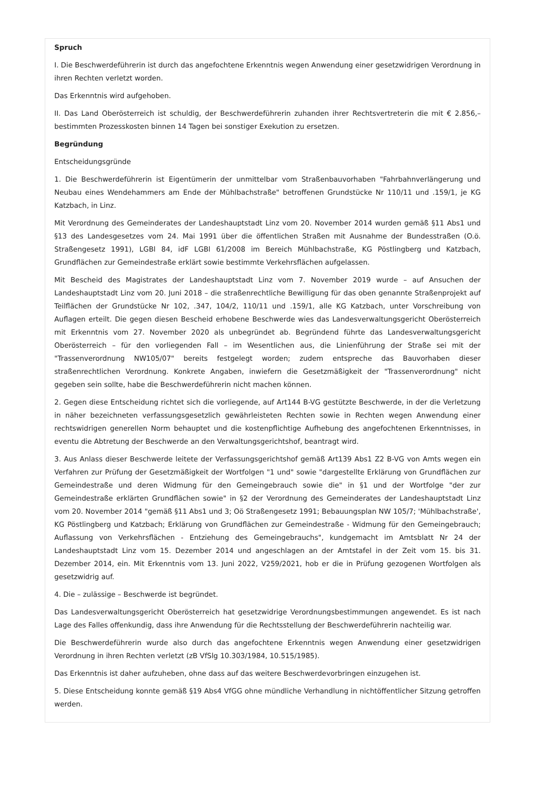Spruch
I. Die Beschwerdeführerin ist durch das angefochtene Erkenntnis wegen Anwendung einer gesetzwidrigen Verordnung in ihren Rechten verletzt worden.
Das Erkenntnis wird aufgehoben.
II. Das Land Oberösterreich ist schuldig, der Beschwerdeführerin zuhanden ihrer Rechtsvertreterin die mit € 2.856,– bestimmten Prozesskosten binnen 14 Tagen bei sonstiger Exekution zu ersetzen.
Begründung
Entscheidungsgründe
1. Die Beschwerdeführerin ist Eigentümerin der unmittelbar vom Straßenbauvorhaben "Fahrbahnverlängerung und Neubau eines Wendehammers am Ende der Mühlbachstraße" betroffenen Grundstücke Nr 110/11 und .159/1, je KG Katzbach, in Linz.
Mit Verordnung des Gemeinderates der Landeshauptstadt Linz vom 20. November 2014 wurden gemäß §11 Abs1 und §13 des Landesgesetzes vom 24. Mai 1991 über die öffentlichen Straßen mit Ausnahme der Bundesstraßen (O.ö. Straßengesetz 1991), LGBl 84, idF LGBl 61/2008 im Bereich Mühlbachstraße, KG Pöstlingberg und Katzbach, Grundflächen zur Gemeindestraße erklärt sowie bestimmte Verkehrsflächen aufgelassen.
Mit Bescheid des Magistrates der Landeshauptstadt Linz vom 7. November 2019 wurde – auf Ansuchen der Landeshauptstadt Linz vom 20. Juni 2018 – die straßenrechtliche Bewilligung für das oben genannte Straßenprojekt auf Teilflächen der Grundstücke Nr 102, .347, 104/2, 110/11 und .159/1, alle KG Katzbach, unter Vorschreibung von Auflagen erteilt. Die gegen diesen Bescheid erhobene Beschwerde wies das Landesverwaltungsgericht Oberösterreich mit Erkenntnis vom 27. November 2020 als unbegründet ab. Begründend führte das Landesverwaltungsgericht Oberösterreich – für den vorliegenden Fall – im Wesentlichen aus, die Linienführung der Straße sei mit der "Trassenverordnung NW105/07" bereits festgelegt worden; zudem entspreche das Bauvorhaben dieser straßenrechtlichen Verordnung. Konkrete Angaben, inwiefern die Gesetzmäßigkeit der "Trassenverordnung" nicht gegeben sein sollte, habe die Beschwerdeführerin nicht machen können.
2. Gegen diese Entscheidung richtet sich die vorliegende, auf Art144 B-VG gestützte Beschwerde, in der die Verletzung in näher bezeichneten verfassungsgesetzlich gewährleisteten Rechten sowie in Rechten wegen Anwendung einer rechtswidrigen generellen Norm behauptet und die kostenpflichtige Aufhebung des angefochtenen Erkenntnisses, in eventu die Abtretung der Beschwerde an den Verwaltungsgerichtshof, beantragt wird.
3. Aus Anlass dieser Beschwerde leitete der Verfassungsgerichtshof gemäß Art139 Abs1 Z2 B-VG von Amts wegen ein Verfahren zur Prüfung der Gesetzmäßigkeit der Wortfolgen "1 und" sowie "dargestellte Erklärung von Grundflächen zur Gemeindestraße und deren Widmung für den Gemeingebrauch sowie die" in §1 und der Wortfolge "der zur Gemeindestraße erklärten Grundflächen sowie" in §2 der Verordnung des Gemeinderates der Landeshauptstadt Linz vom 20. November 2014 "gemäß §11 Abs1 und 3; Oö Straßengesetz 1991; Bebauungsplan NW 105/7; 'Mühlbachstraße', KG Pöstlingberg und Katzbach; Erklärung von Grundflächen zur Gemeindestraße - Widmung für den Gemeingebrauch; Auflassung von Verkehrsflächen - Entziehung des Gemeingebrauchs", kundgemacht im Amtsblatt Nr 24 der Landeshauptstadt Linz vom 15. Dezember 2014 und angeschlagen an der Amtstafel in der Zeit vom 15. bis 31. Dezember 2014, ein. Mit Erkenntnis vom 13. Juni 2022, V259/2021, hob er die in Prüfung gezogenen Wortfolgen als gesetzwidrig auf.
4. Die – zulässige – Beschwerde ist begründet.
Das Landesverwaltungsgericht Oberösterreich hat gesetzwidrige Verordnungsbestimmungen angewendet. Es ist nach Lage des Falles offenkundig, dass ihre Anwendung für die Rechtsstellung der Beschwerdeführerin nachteilig war.
Die Beschwerdeführerin wurde also durch das angefochtene Erkenntnis wegen Anwendung einer gesetzwidrigen Verordnung in ihren Rechten verletzt (zB VfSlg 10.303/1984, 10.515/1985).
Das Erkenntnis ist daher aufzuheben, ohne dass auf das weitere Beschwerdevorbringen einzugehen ist.
5. Diese Entscheidung konnte gemäß §19 Abs4 VfGG ohne mündliche Verhandlung in nichtöffentlicher Sitzung getroffen werden.